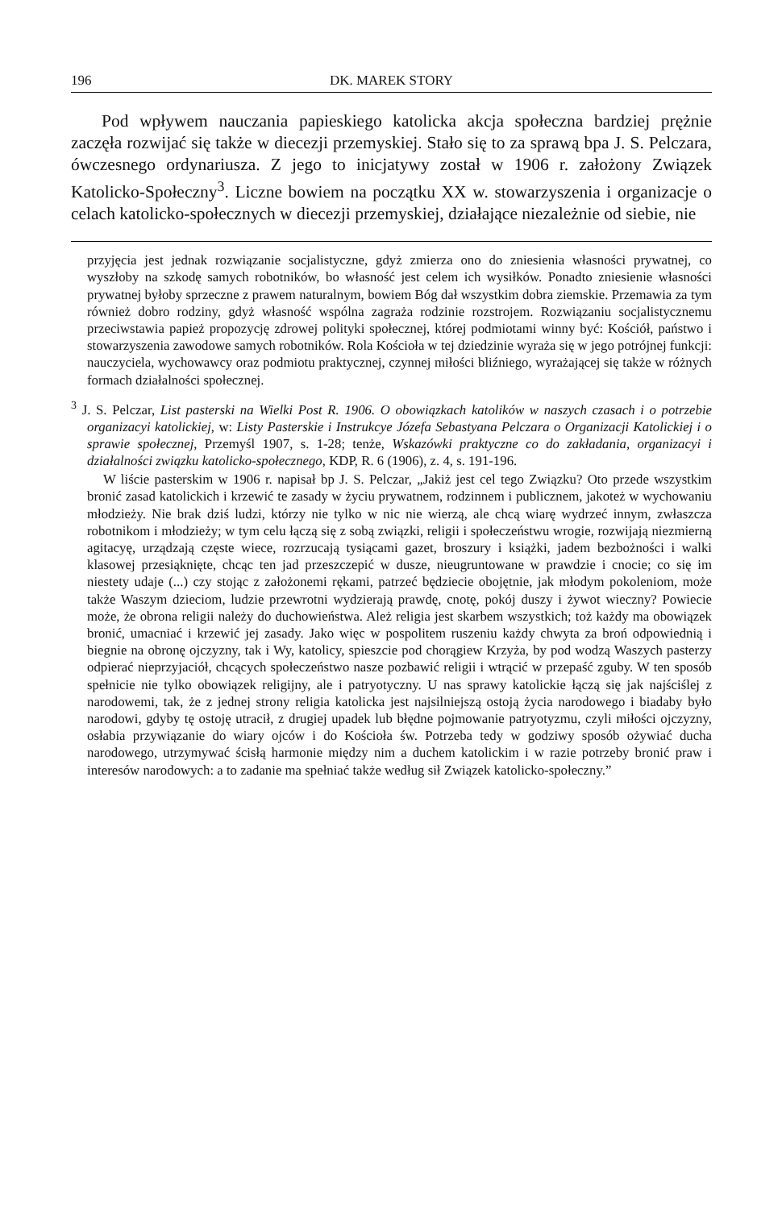196 DK. MAREK STORY
Pod wpływem nauczania papieskiego katolicka akcja społeczna bardziej prężnie zaczęła rozwijać się także w diecezji przemyskiej. Stało się to za sprawą bpa J. S. Pelczara, ówczesnego ordynariusza. Z jego to inicjatywy został w 1906 r. założony Związek Katolicko-Społeczny<sup>3</sup>. Liczne bowiem na początku XX w. stowarzyszenia i organizacje o celach katolicko-społecznych w diecezji przemyskiej, działające niezależnie od siebie, nie
przyjęcia jest jednak rozwiązanie socjalistyczne, gdyż zmierza ono do zniesienia własności prywatnej, co wyszłoby na szkodę samych robotników, bo własność jest celem ich wysiłków. Ponadto zniesienie własności prywatnej byłoby sprzeczne z prawem naturalnym, bowiem Bóg dał wszystkim dobra ziemskie. Przemawia za tym również dobro rodziny, gdyż własność wspólna zagraża rodzinie rozstrojem. Rozwiązaniu socjalistycznemu przeciwstawia papież propozycję zdrowej polityki społecznej, której podmiotami winny być: Kościół, państwo i stowarzyszenia zawodowe samych robotników. Rola Kościoła w tej dziedzinie wyraża się w jego potrójnej funkcji: nauczyciela, wychowawcy oraz podmiotu praktycznej, czynnej miłości bliźniego, wyrażającej się także w różnych formach działalności społecznej.
<sup>3</sup> J. S. Pelczar, List pasterski na Wielki Post R. 1906. O obowiązkach katolików w naszych czasach i o potrzebie organizacyi katolickiej, w: Listy Pasterskie i Instrukcye Józefa Sebastyana Pelczara o Organizacji Katolickiej i o sprawie społecznej, Przemyśl 1907, s. 1-28; tenże, Wskazówki praktyczne co do zakładania, organizacyi i działalności związku katolicko-społecznego, KDP, R. 6 (1906), z. 4, s. 191-196.
W liście pasterskim w 1906 r. napisał bp J. S. Pelczar, „Jakiż jest cel tego Związku? Oto przede wszystkim bronić zasad katolickich i krzewić te zasady w życiu prywatnem, rodzinnem i publicznem, jakoteż w wychowaniu młodzieży. Nie brak dziś ludzi, którzy nie tylko w nic nie wierzą, ale chcą wiarę wydrzeć innym, zwłaszcza robotnikom i młodzieży; w tym celu łączą się z sobą związki, religii i społeczeństwu wrogie, rozwijają niezmierną agitacyę, urządzają częste wiece, rozrzucają tysiącami gazet, broszury i książki, jadem bezbożności i walki klasowej przesiąknięte, chcąc ten jad przeszczepić w dusze, nieugruntowane w prawdzie i cnocie; co się im niestety udaje (...) czy stojąc z założonemi rękami, patrzeć będziecie obojętnie, jak młodym pokoleniom, może także Waszym dzieciom, ludzie przewrotni wydzierają prawdę, cnotę, pokój duszy i żywot wieczny? Powiecie może, że obrona religii należy do duchowieństwa. Ależ religia jest skarbem wszystkich; toż każdy ma obowiązek bronić, umacniać i krzewić jej zasady. Jako więc w pospolitem ruszeniu każdy chwyta za broń odpowiednią i biegnie na obronę ojczyzny, tak i Wy, katolicy, spieszcie pod chorągiew Krzyża, by pod wodzą Waszych pasterzy odpierać nieprzyjaciół, chcących społeczeństwo nasze pozbawić religii i wtrącić w przepaść zguby. W ten sposób spełnicie nie tylko obowiązek religijny, ale i patryotyczny. U nas sprawy katolickie łączą się jak najściślej z narodowemi, tak, że z jednej strony religia katolicka jest najsilniejszą ostoją życia narodowego i biadaby było narodowi, gdyby tę ostoję utracił, z drugiej upadek lub błędne pojmowanie patryotyzmu, czyli miłości ojczyzny, osłabia przywiązanie do wiary ojców i do Kościoła św. Potrzeba tedy w godziwy sposób ożywiać ducha narodowego, utrzymywać ścisłą harmonie między nim a duchem katolickim i w razie potrzeby bronić praw i interesów narodowych: a to zadanie ma spełniać także według sił Związek katolicko-społeczny.”